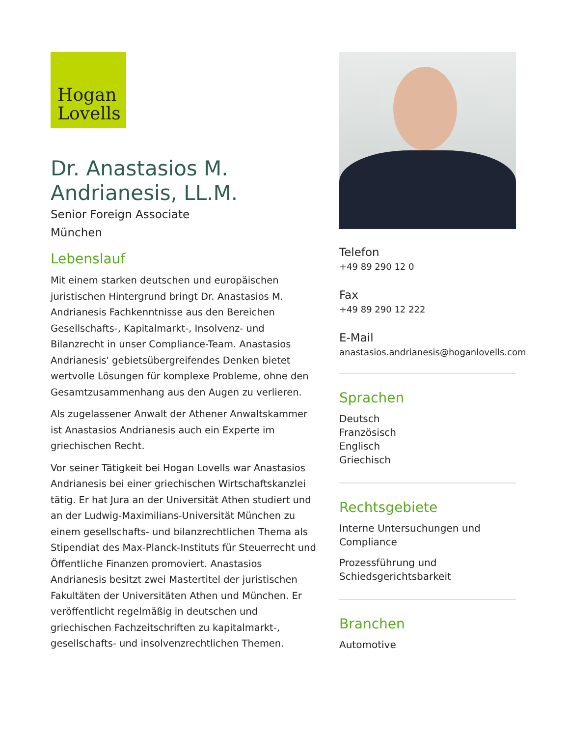Hogan
Lovells
Dr. Anastasios M. Andrianesis, LL.M.
Senior Foreign Associate
München
Lebenslauf
Mit einem starken deutschen und europäischen juristischen Hintergrund bringt Dr. Anastasios M. Andrianesis Fachkenntnisse aus den Bereichen Gesellschafts-, Kapitalmarkt-, Insolvenz- und Bilanzrecht in unser Compliance-Team. Anastasios Andrianesis' gebietsübergreifendes Denken bietet wertvolle Lösungen für komplexe Probleme, ohne den Gesamtzusammenhang aus den Augen zu verlieren.
Als zugelassener Anwalt der Athener Anwaltskammer ist Anastasios Andrianesis auch ein Experte im griechischen Recht.
Vor seiner Tätigkeit bei Hogan Lovells war Anastasios Andrianesis bei einer griechischen Wirtschaftskanzlei tätig. Er hat Jura an der Universität Athen studiert und an der Ludwig-Maximilians-Universität München zu einem gesellschafts- und bilanzrechtlichen Thema als Stipendiat des Max-Planck-Instituts für Steuerrecht und Öffentliche Finanzen promoviert. Anastasios Andrianesis besitzt zwei Mastertitel der juristischen Fakultäten der Universitäten Athen und München. Er veröffentlicht regelmäßig in deutschen und griechischen Fachzeitschriften zu kapitalmarkt-, gesellschafts- und insolvenzrechtlichen Themen.
Telefon
+49 89 290 12 0
Fax
+49 89 290 12 222
E-Mail
anastasios.andrianesis@hoganlovells.com
Sprachen
Deutsch
Französisch
Englisch
Griechisch
Rechtsgebiete
Interne Untersuchungen und Compliance
Prozessführung und Schiedsgerichtsbarkeit
Branchen
Automotive